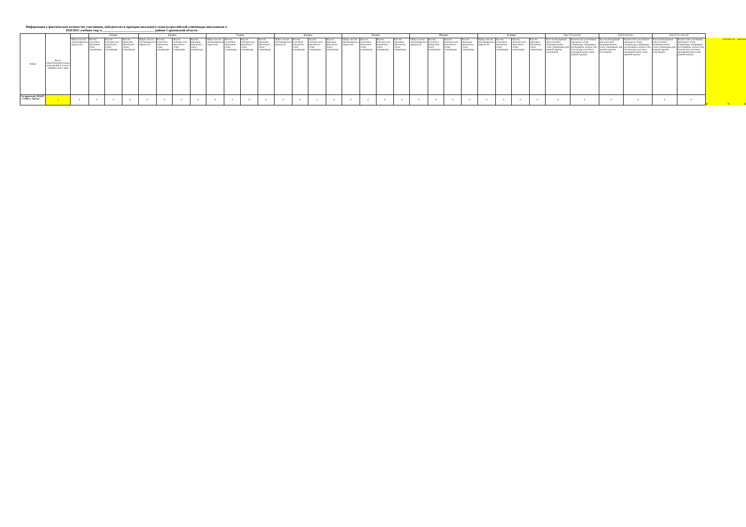Информация о фактическом количестве участников, победителях и призеров школьного этапа всероссийской олимпиады школьников в
2020/2021 учебном году в ________________________________ районе Саратовской области
| Район | Всего общеобразовательных учреждений в статусе юридического лица | | 5 класс | | | 6 класс | | | | 7 класс | | | | 8 класс | | | | 9 класс | | | | 10 класс | | | | 11 класс | | | | Для 7-8 классов | | Для 9 классов | | Для 10-11 классов | |
| --- | --- | --- | --- | --- | --- | --- | --- | --- | --- | --- | --- | --- | --- | --- | --- | --- | --- | --- | --- | --- | --- | --- | --- | --- | --- | --- | --- | --- | --- | --- | --- | --- | --- | --- | --- |
| | | Общее кол-во обучающихся в параллели | Кол-во участий в школьном этапе олимпиады | Кол-во победителей школьного этапа олимпиады | Кол-во призеров школьного этапа олимпиады | Общее кол-во обучающихся в параллели | Кол-во участий в школьном этапе олимпиады | Кол-во победителей школьного этапа олимпиады | Кол-во призеров школьного этапа олимпиады | Общее кол-во обучающихся в параллели | Кол-во участий в школьном этапе олимпиады | Кол-во победителей школьного этапа олимпиады | Кол-во призеров школьного этапа олимпиады | Общее кол-во обучающихся в параллели | Кол-во участий в школьном этапе олимпиады | Кол-во победителей школьного этапа олимпиады | Кол-во призеров школьного этапа олимпиады | Общее кол-во обучающихся в параллели | Кол-во участий в школьном этапе олимпиады | Кол-во победителей школьного этапа олимпиады | Кол-во призеров школьного этапа олимпиады | Общее кол-во обучающихся в параллели | Кол-во участий в школьном этапе олимпиады | Кол-во победителей школьного этапа олимпиады | Кол-во призеров школьного этапа олимпиады | Общее кол-во обучающихся в параллели | Кол-во участий в школьном этапе олимпиады | Кол-во победителей школьного этапа олимпиады | Кол-во призеров школьного этапа олимпиады | Балл необходимый для участия в муниципальном этапе олимпиады для данной группы участников | Количество участников школьного этапа олимпиады, набравших необходимое количество баллов для участия в муниципальном этапе данной группы | Балл необходимый для участия в муниципальном этапе олимпиады для данной группы участников | Количество участников школьного этапа олимпиады, набравших необходимое количество баллов для участия в муниципальном этапе данной группы | Балл необходимый для участия в муниципальном этапе олимпиады для данной группы участников | Количество участников школьного этапа олимпиады, набравших необходимое количество баллов для участия в муниципальном этапе данной группы |
| Гагаринский /МАОУ "СОШ п. Дубки" | 1 | 0 | 0 | 0 | 0 | 0 | 0 | 0 | 0 | 0 | 0 | 0 | 0 | 0 | 0 | 0 | 0 | 0 | 0 | 0 | 0 | 0 | 0 | 0 | 0 | 0 | 0 | 0 | 0 | 0 | 0 | 0 | 0 | 0 | 0 |
победители призеры
0 0 0